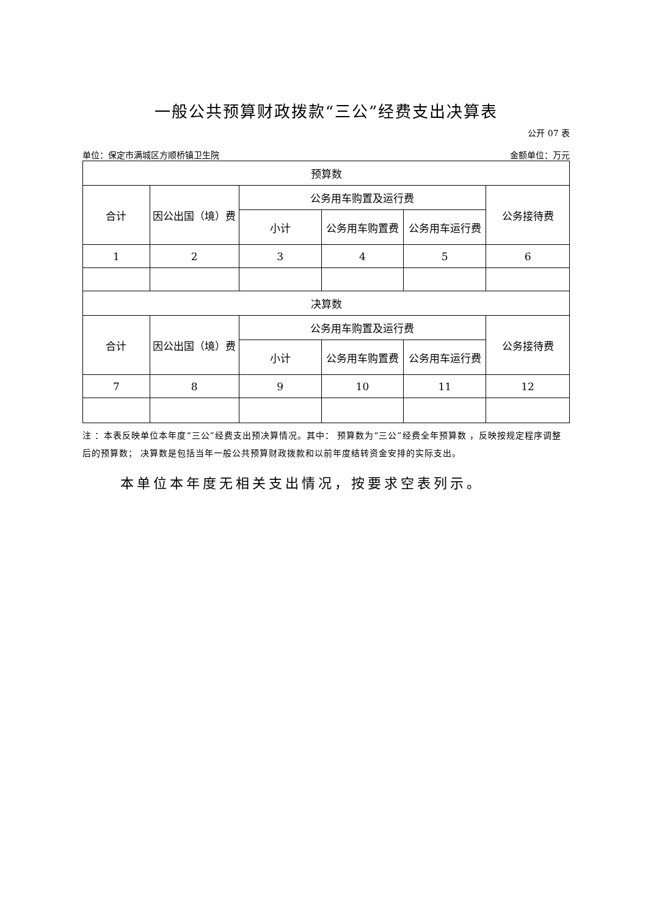一般公共预算财政拨款“三公”经费支出决算表
公开 07 表
单位：保定市满城区方顺桥镇卫生院 金额单位：万元
| 预算数 | | | | | |
| --- | --- | --- | --- | --- | --- |
| 合计 | 因公出国（境）费 | 公务用车购置及运行费 | | | 公务接待费 |
| | | 小计 | 公务用车购置费 | 公务用车运行费 | |
| 1 | 2 | 3 | 4 | 5 | 6 |
| 决算数 | | | | | |
| 合计 | 因公出国（境）费 | 公务用车购置及运行费 | | | 公务接待费 |
| | | 小计 | 公务用车购置费 | 公务用车运行费 | |
| 7 | 8 | 9 | 10 | 11 | 12 |
注 ：本表反映单位本年度“三公”经费支出预决算情况。其中： 预算数为“三公”经费全年预算数 ，反映按规定程序调整后的预算数； 决算数是包括当年一般公共预算财政拨款和以前年度结转资金安排的实际支出。
本单位本年度无相关支出情况，按要求空表列示。